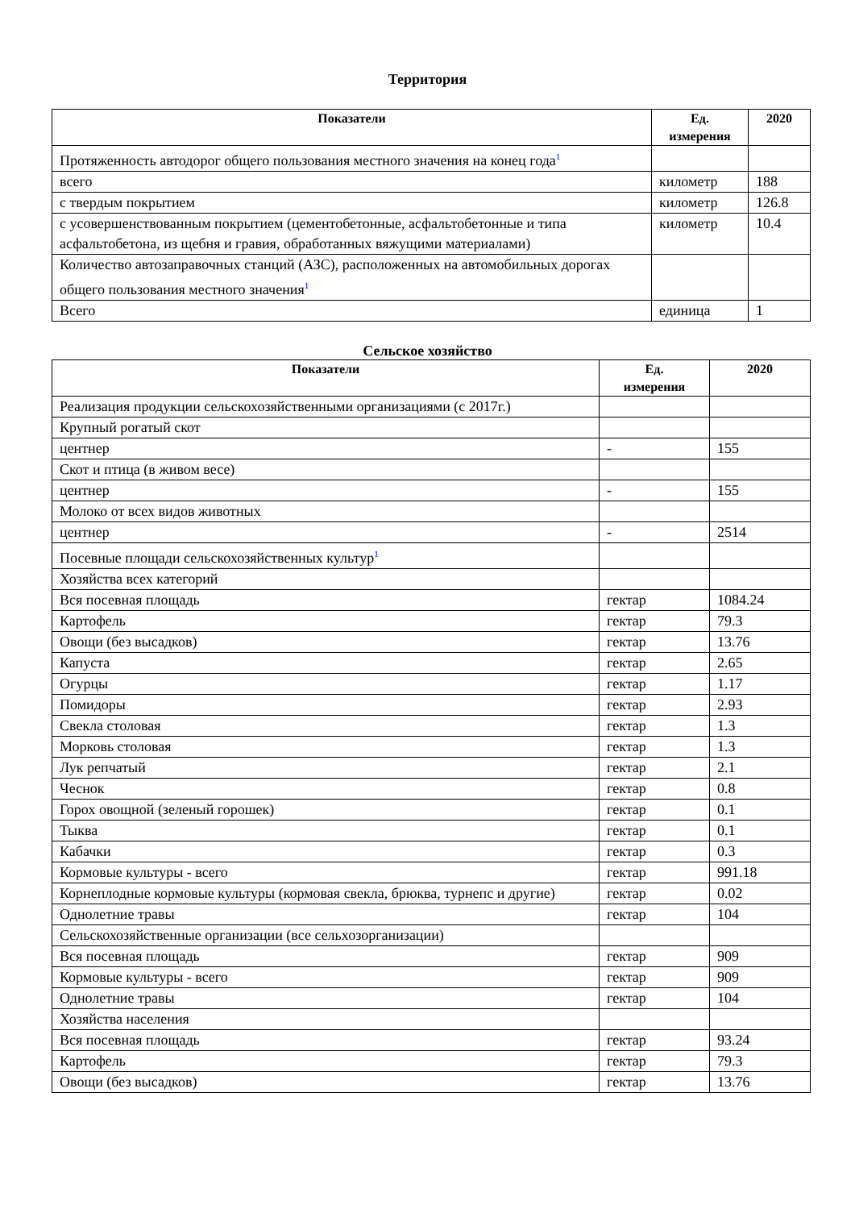Территория
| Показатели | Ед. измерения | 2020 |
| --- | --- | --- |
| Протяженность автодорог общего пользования местного значения на конец года<sup>1</sup> | | |
| всего | километр | 188 |
| с твердым покрытием | километр | 126.8 |
| с усовершенствованным покрытием (цементобетонные, асфальтобетонные и типа асфальтобетона, из щебня и гравия, обработанных вяжущими материалами) | километр | 10.4 |
| Количество автозаправочных станций (АЗС), расположенных на автомобильных дорогах общего пользования местного значения<sup>1</sup> | | |
| Всего | единица | 1 |
Сельское хозяйство
| Показатели | Ед. измерения | 2020 |
| --- | --- | --- |
| Реализация продукции сельскохозяйственными организациями (с 2017г.) | | |
| Крупный рогатый скот | | |
| центнер | - | 155 |
| Скот и птица (в живом весе) | | |
| центнер | - | 155 |
| Молоко от всех видов животных | | |
| центнер | - | 2514 |
| Посевные площади сельскохозяйственных культур<sup>1</sup> | | |
| Хозяйства всех категорий | | |
| Вся посевная площадь | гектар | 1084.24 |
| Картофель | гектар | 79.3 |
| Овощи (без высадков) | гектар | 13.76 |
| Капуста | гектар | 2.65 |
| Огурцы | гектар | 1.17 |
| Помидоры | гектар | 2.93 |
| Свекла столовая | гектар | 1.3 |
| Морковь столовая | гектар | 1.3 |
| Лук репчатый | гектар | 2.1 |
| Чеснок | гектар | 0.8 |
| Горох овощной (зеленый горошек) | гектар | 0.1 |
| Тыква | гектар | 0.1 |
| Кабачки | гектар | 0.3 |
| Кормовые культуры - всего | гектар | 991.18 |
| Корнеплодные кормовые культуры (кормовая свекла, брюква, турнепс и другие) | гектар | 0.02 |
| Однолетние травы | гектар | 104 |
| Сельскохозяйственные организации (все сельхозорганизации) | | |
| Вся посевная площадь | гектар | 909 |
| Кормовые культуры - всего | гектар | 909 |
| Однолетние травы | гектар | 104 |
| Хозяйства населения | | |
| Вся посевная площадь | гектар | 93.24 |
| Картофель | гектар | 79.3 |
| Овощи (без высадков) | гектар | 13.76 |